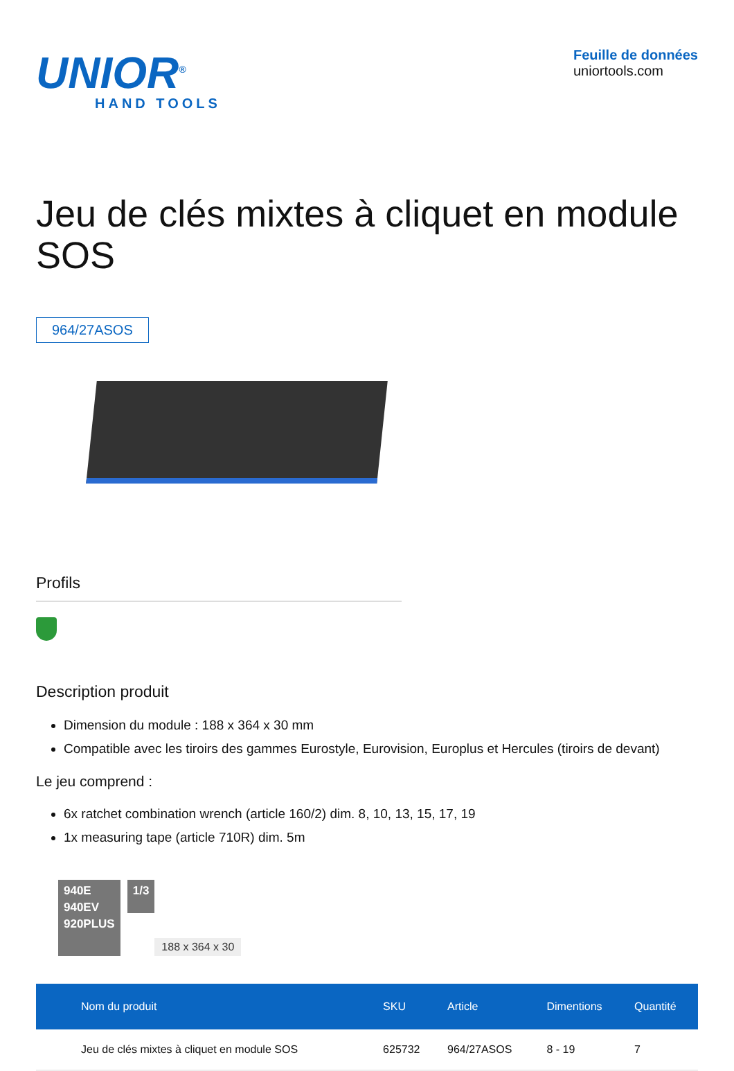UNIOR<sup>®</sup>
HAND TOOLS
Feuille de données
uniortools.com
Jeu de clés mixtes à cliquet en module SOS
964/27ASOS
Profils
Description produit
Dimension du module : 188 x 364 x 30 mm
Compatible avec les tiroirs des gammes Eurostyle, Eurovision, Europlus et Hercules (tiroirs de devant)
Le jeu comprend :
6x ratchet combination wrench (article 160/2) dim. 8, 10, 13, 15, 17, 19
1x measuring tape (article 710R) dim. 5m
940E
940EV
920PLUS
1/3
188 x 364 x 30
| Nom du produit | SKU | Article | Dimentions | Quantité |
| --- | --- | --- | --- | --- |
| Jeu de clés mixtes à cliquet en module SOS | 625732 | 964/27ASOS | 8 - 19 | 7 |